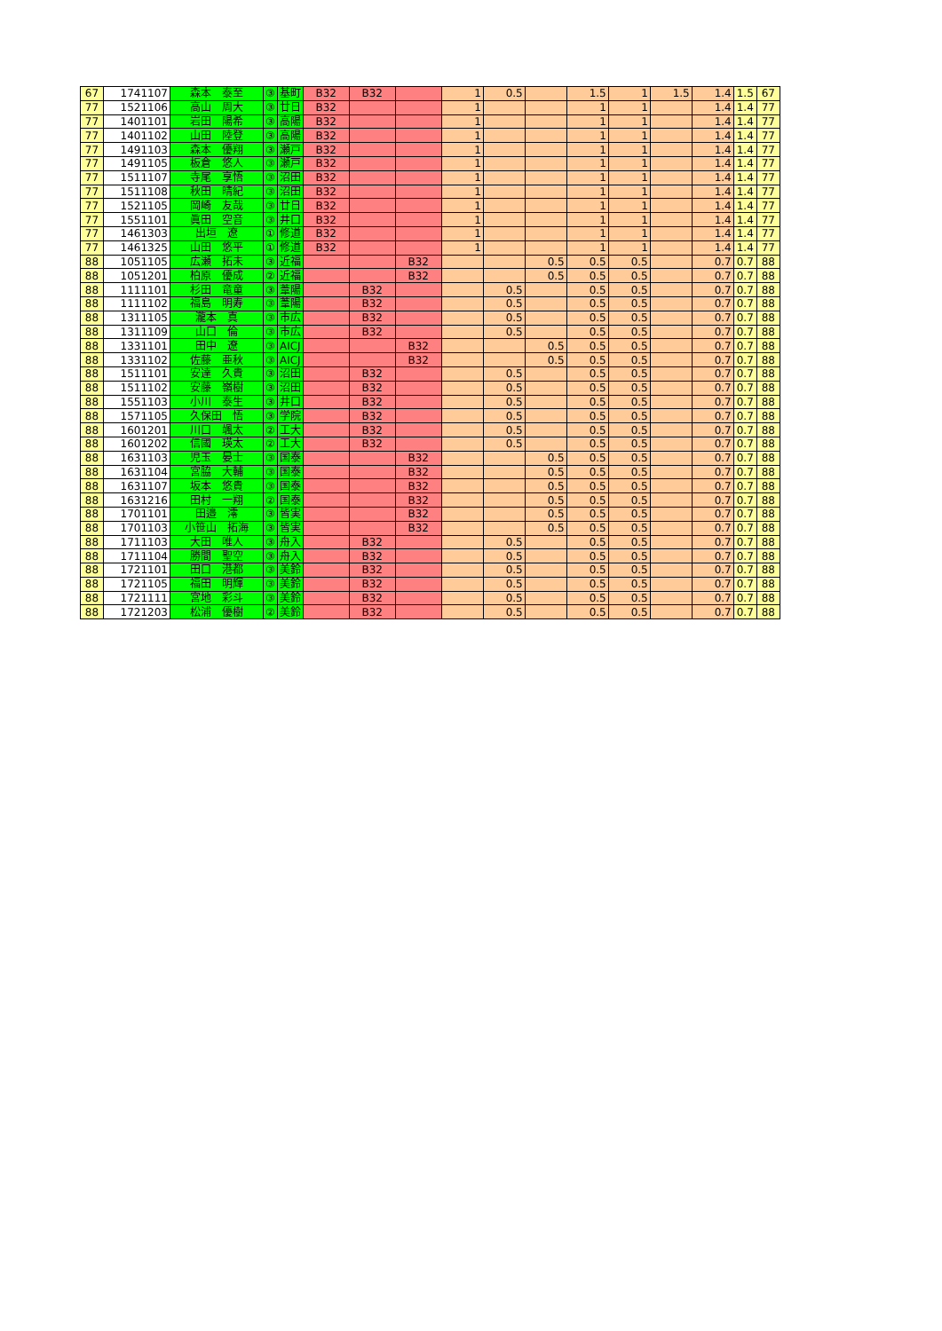| 67 | 1741107 | 森本 泰至 | ③ | 基町 | B32 | B32 | | 1 | 0.5 | | 1.5 | 1 | 1.5 | 1.4 | 1.5 | 67 |
| 77 | 1521106 | 高山 周大 | ③ | 廿日 | B32 | | | 1 | | | 1 | 1 | | 1.4 | 1.4 | 77 |
| 77 | 1401101 | 岩田 陽希 | ③ | 高陽 | B32 | | | 1 | | | 1 | 1 | | 1.4 | 1.4 | 77 |
| 77 | 1401102 | 山田 陸登 | ③ | 高陽 | B32 | | | 1 | | | 1 | 1 | | 1.4 | 1.4 | 77 |
| 77 | 1491103 | 森本 優翔 | ③ | 瀬戸 | B32 | | | 1 | | | 1 | 1 | | 1.4 | 1.4 | 77 |
| 77 | 1491105 | 板倉 悠人 | ③ | 瀬戸 | B32 | | | 1 | | | 1 | 1 | | 1.4 | 1.4 | 77 |
| 77 | 1511107 | 寺尾 享悟 | ③ | 沼田 | B32 | | | 1 | | | 1 | 1 | | 1.4 | 1.4 | 77 |
| 77 | 1511108 | 秋田 晴紀 | ③ | 沼田 | B32 | | | 1 | | | 1 | 1 | | 1.4 | 1.4 | 77 |
| 77 | 1521105 | 岡崎 友哉 | ③ | 廿日 | B32 | | | 1 | | | 1 | 1 | | 1.4 | 1.4 | 77 |
| 77 | 1551101 | 眞田 空音 | ③ | 井口 | B32 | | | 1 | | | 1 | 1 | | 1.4 | 1.4 | 77 |
| 77 | 1461303 | 出垣 遼 | ① | 修道 | B32 | | | 1 | | | 1 | 1 | | 1.4 | 1.4 | 77 |
| 77 | 1461325 | 山田 悠平 | ① | 修道 | B32 | | | 1 | | | 1 | 1 | | 1.4 | 1.4 | 77 |
| 88 | 1051105 | 広瀬 拓未 | ③ | 近福 | | | B32 | | | 0.5 | 0.5 | 0.5 | | 0.7 | 0.7 | 88 |
| 88 | 1051201 | 柏原 優成 | ② | 近福 | | | B32 | | | 0.5 | 0.5 | 0.5 | | 0.7 | 0.7 | 88 |
| 88 | 1111101 | 杉田 竜童 | ③ | 葦陽 | | B32 | | | 0.5 | | 0.5 | 0.5 | | 0.7 | 0.7 | 88 |
| 88 | 1111102 | 福島 明寿 | ③ | 葦陽 | | B32 | | | 0.5 | | 0.5 | 0.5 | | 0.7 | 0.7 | 88 |
| 88 | 1311105 | 瀧本 真 | ③ | 市広 | | B32 | | | 0.5 | | 0.5 | 0.5 | | 0.7 | 0.7 | 88 |
| 88 | 1311109 | 山口 倫 | ③ | 市広 | | B32 | | | 0.5 | | 0.5 | 0.5 | | 0.7 | 0.7 | 88 |
| 88 | 1331101 | 田中 遼 | ③ | AICJ | | | B32 | | | 0.5 | 0.5 | 0.5 | | 0.7 | 0.7 | 88 |
| 88 | 1331102 | 佐藤 亜秋 | ③ | AICJ | | | B32 | | | 0.5 | 0.5 | 0.5 | | 0.7 | 0.7 | 88 |
| 88 | 1511101 | 安達 久貴 | ③ | 沼田 | | B32 | | | 0.5 | | 0.5 | 0.5 | | 0.7 | 0.7 | 88 |
| 88 | 1511102 | 安藤 嶺樹 | ③ | 沼田 | | B32 | | | 0.5 | | 0.5 | 0.5 | | 0.7 | 0.7 | 88 |
| 88 | 1551103 | 小川 泰生 | ③ | 井口 | | B32 | | | 0.5 | | 0.5 | 0.5 | | 0.7 | 0.7 | 88 |
| 88 | 1571105 | 久保田 悟 | ③ | 学院 | | B32 | | | 0.5 | | 0.5 | 0.5 | | 0.7 | 0.7 | 88 |
| 88 | 1601201 | 川口 颯太 | ② | 工大 | | B32 | | | 0.5 | | 0.5 | 0.5 | | 0.7 | 0.7 | 88 |
| 88 | 1601202 | 信國 瑛太 | ② | 工大 | | B32 | | | 0.5 | | 0.5 | 0.5 | | 0.7 | 0.7 | 88 |
| 88 | 1631103 | 児玉 晏士 | ③ | 国泰 | | | B32 | | | 0.5 | 0.5 | 0.5 | | 0.7 | 0.7 | 88 |
| 88 | 1631104 | 宮脇 大輔 | ③ | 国泰 | | | B32 | | | 0.5 | 0.5 | 0.5 | | 0.7 | 0.7 | 88 |
| 88 | 1631107 | 坂本 悠貴 | ③ | 国泰 | | | B32 | | | 0.5 | 0.5 | 0.5 | | 0.7 | 0.7 | 88 |
| 88 | 1631216 | 田村 一翔 | ② | 国泰 | | | B32 | | | 0.5 | 0.5 | 0.5 | | 0.7 | 0.7 | 88 |
| 88 | 1701101 | 田邉 澪 | ③ | 皆実 | | | B32 | | | 0.5 | 0.5 | 0.5 | | 0.7 | 0.7 | 88 |
| 88 | 1701103 | 小笹山 拓海 | ③ | 皆実 | | | B32 | | | 0.5 | 0.5 | 0.5 | | 0.7 | 0.7 | 88 |
| 88 | 1711103 | 大田 唯人 | ③ | 舟入 | | B32 | | | 0.5 | | 0.5 | 0.5 | | 0.7 | 0.7 | 88 |
| 88 | 1711104 | 勝間 聖空 | ③ | 舟入 | | B32 | | | 0.5 | | 0.5 | 0.5 | | 0.7 | 0.7 | 88 |
| 88 | 1721101 | 田口 港都 | ③ | 美鈴 | | B32 | | | 0.5 | | 0.5 | 0.5 | | 0.7 | 0.7 | 88 |
| 88 | 1721105 | 福田 明輝 | ③ | 美鈴 | | B32 | | | 0.5 | | 0.5 | 0.5 | | 0.7 | 0.7 | 88 |
| 88 | 1721111 | 宮地 彩斗 | ③ | 美鈴 | | B32 | | | 0.5 | | 0.5 | 0.5 | | 0.7 | 0.7 | 88 |
| 88 | 1721203 | 松浦 優樹 | ② | 美鈴 | | B32 | | | 0.5 | | 0.5 | 0.5 | | 0.7 | 0.7 | 88 |